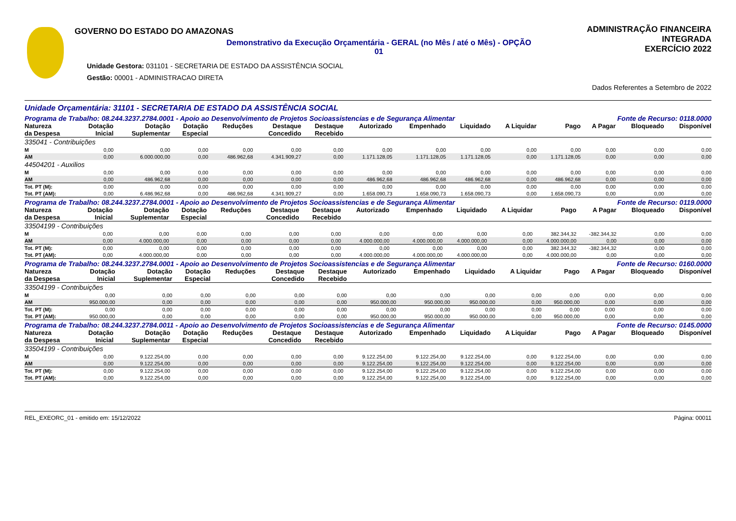GOVERNO DO ESTADO DO AMAZONAS
Demonstrativo da Execução Orçamentária - GERAL (no Mês / até o Mês) - OPÇÃO 01
Unidade Gestora: 031101 - SECRETARIA DE ESTADO DA ASSISTÊNCIA SOCIAL
Gestão: 00001 - ADMINISTRACAO DIRETA
ADMINISTRAÇÃO FINANCEIRA INTEGRADA
EXERCÍCIO 2022
Dados Referentes a Setembro de 2022
Unidade Orçamentária: 31101 - SECRETARIA DE ESTADO DA ASSISTÊNCIA SOCIAL
Programa de Trabalho: 08.244.3237.2784.0001 - Apoio ao Desenvolvimento de Projetos Socioassistencias e de Segurança Alimentar Fonte de Recurso: 0118.0000
| Natureza da Despesa | Dotação Inicial | Dotação Suplementar | Dotação Especial | Reduções | Destaque Concedido | Destaque Recebido | Autorizado | Empenhado | Liquidado | A Liquidar | Pago | A Pagar | Bloqueado | Disponível |
| --- | --- | --- | --- | --- | --- | --- | --- | --- | --- | --- | --- | --- | --- | --- |
| 335041 - Contribuições | | | | | | | | | | | | | | |
| M | 0,00 | 0,00 | 0,00 | 0,00 | 0,00 | 0,00 | 0,00 | 0,00 | 0,00 | 0,00 | 0,00 | 0,00 | 0,00 | 0,00 |
| AM | 0,00 | 6.000.000,00 | 0,00 | 486.962,68 | 4.341.909,27 | 0,00 | 1.171.128,05 | 1.171.128,05 | 1.171.128,05 | 0,00 | 1.171.128,05 | 0,00 | 0,00 | 0,00 |
| 44504201 - Auxilios | | | | | | | | | | | | | | |
| M | 0,00 | 0,00 | 0,00 | 0,00 | 0,00 | 0,00 | 0,00 | 0,00 | 0,00 | 0,00 | 0,00 | 0,00 | 0,00 | 0,00 |
| AM | 0,00 | 486.962,68 | 0,00 | 0,00 | 0,00 | 0,00 | 486.962,68 | 486.962,68 | 486.962,68 | 0,00 | 486.962,68 | 0,00 | 0,00 | 0,00 |
| Tot. PT (M): | 0,00 | 0,00 | 0,00 | 0,00 | 0,00 | 0,00 | 0,00 | 0,00 | 0,00 | 0,00 | 0,00 | 0,00 | 0,00 | 0,00 |
| Tot. PT (AM): | 0,00 | 6.486.962,68 | 0,00 | 486.962,68 | 4.341.909,27 | 0,00 | 1.658.090,73 | 1.658.090,73 | 1.658.090,73 | 0,00 | 1.658.090,73 | 0,00 | 0,00 | 0,00 |
Programa de Trabalho: 08.244.3237.2784.0001 - Apoio ao Desenvolvimento de Projetos Socioassistencias e de Segurança Alimentar Fonte de Recurso: 0119.0000
| Natureza da Despesa | Dotação Inicial | Dotação Suplementar | Dotação Especial | Reduções | Destaque Concedido | Destaque Recebido | Autorizado | Empenhado | Liquidado | A Liquidar | Pago | A Pagar | Bloqueado | Disponível |
| --- | --- | --- | --- | --- | --- | --- | --- | --- | --- | --- | --- | --- | --- | --- |
| 33504199 - Contribuições | | | | | | | | | | | | | | |
| M | 0,00 | 0,00 | 0,00 | 0,00 | 0,00 | 0,00 | 0,00 | 0,00 | 0,00 | 0,00 | 382.344,32 | -382.344,32 | 0,00 | 0,00 |
| AM | 0,00 | 4.000.000,00 | 0,00 | 0,00 | 0,00 | 0,00 | 4.000.000,00 | 4.000.000,00 | 4.000.000,00 | 0,00 | 4.000.000,00 | 0,00 | 0,00 | 0,00 |
| Tot. PT (M): | 0,00 | 0,00 | 0,00 | 0,00 | 0,00 | 0,00 | 0,00 | 0,00 | 0,00 | 0,00 | 382.344,32 | -382.344,32 | 0,00 | 0,00 |
| Tot. PT (AM): | 0,00 | 4.000.000,00 | 0,00 | 0,00 | 0,00 | 0,00 | 4.000.000,00 | 4.000.000,00 | 4.000.000,00 | 0,00 | 4.000.000,00 | 0,00 | 0,00 | 0,00 |
Programa de Trabalho: 08.244.3237.2784.0001 - Apoio ao Desenvolvimento de Projetos Socioassistencias e de Segurança Alimentar Fonte de Recurso: 0160.0000
| Natureza da Despesa | Dotação Inicial | Dotação Suplementar | Dotação Especial | Reduções | Destaque Concedido | Destaque Recebido | Autorizado | Empenhado | Liquidado | A Liquidar | Pago | A Pagar | Bloqueado | Disponível |
| --- | --- | --- | --- | --- | --- | --- | --- | --- | --- | --- | --- | --- | --- | --- |
| 33504199 - Contribuições | | | | | | | | | | | | | | |
| M | 0,00 | 0,00 | 0,00 | 0,00 | 0,00 | 0,00 | 0,00 | 0,00 | 0,00 | 0,00 | 0,00 | 0,00 | 0,00 | 0,00 |
| AM | 950.000,00 | 0,00 | 0,00 | 0,00 | 0,00 | 0,00 | 950.000,00 | 950.000,00 | 950.000,00 | 0,00 | 950.000,00 | 0,00 | 0,00 | 0,00 |
| Tot. PT (M): | 0,00 | 0,00 | 0,00 | 0,00 | 0,00 | 0,00 | 0,00 | 0,00 | 0,00 | 0,00 | 0,00 | 0,00 | 0,00 | 0,00 |
| Tot. PT (AM): | 950.000,00 | 0,00 | 0,00 | 0,00 | 0,00 | 0,00 | 950.000,00 | 950.000,00 | 950.000,00 | 0,00 | 950.000,00 | 0,00 | 0,00 | 0,00 |
Programa de Trabalho: 08.244.3237.2784.0011 - Apoio ao Desenvolvimento de Projetos Socioassistencias e de Segurança Alimentar Fonte de Recurso: 0145.0000
| Natureza da Despesa | Dotação Inicial | Dotação Suplementar | Dotação Especial | Reduções | Destaque Concedido | Destaque Recebido | Autorizado | Empenhado | Liquidado | A Liquidar | Pago | A Pagar | Bloqueado | Disponível |
| --- | --- | --- | --- | --- | --- | --- | --- | --- | --- | --- | --- | --- | --- | --- |
| 33504199 - Contribuições | | | | | | | | | | | | | | |
| M | 0,00 | 9.122.254,00 | 0,00 | 0,00 | 0,00 | 0,00 | 9.122.254,00 | 9.122.254,00 | 9.122.254,00 | 0,00 | 9.122.254,00 | 0,00 | 0,00 | 0,00 |
| AM | 0,00 | 9.122.254,00 | 0,00 | 0,00 | 0,00 | 0,00 | 9.122.254,00 | 9.122.254,00 | 9.122.254,00 | 0,00 | 9.122.254,00 | 0,00 | 0,00 | 0,00 |
| Tot. PT (M): | 0,00 | 9.122.254,00 | 0,00 | 0,00 | 0,00 | 0,00 | 9.122.254,00 | 9.122.254,00 | 9.122.254,00 | 0,00 | 9.122.254,00 | 0,00 | 0,00 | 0,00 |
| Tot. PT (AM): | 0,00 | 9.122.254,00 | 0,00 | 0,00 | 0,00 | 0,00 | 9.122.254,00 | 9.122.254,00 | 9.122.254,00 | 0,00 | 9.122.254,00 | 0,00 | 0,00 | 0,00 |
REL_EXEORC_01 - emitido em: 15/12/2022 Página: 00011